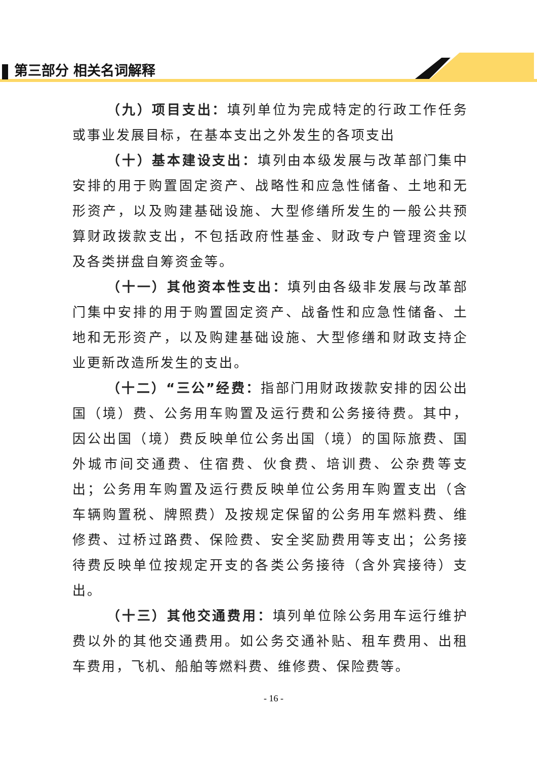第三部分 相关名词解释
（九）项目支出：填列单位为完成特定的行政工作任务或事业发展目标，在基本支出之外发生的各项支出
（十）基本建设支出：填列由本级发展与改革部门集中安排的用于购置固定资产、战略性和应急性储备、土地和无形资产，以及购建基础设施、大型修缮所发生的一般公共预算财政拨款支出，不包括政府性基金、财政专户管理资金以及各类拼盘自筹资金等。
（十一）其他资本性支出：填列由各级非发展与改革部门集中安排的用于购置固定资产、战备性和应急性储备、土地和无形资产，以及购建基础设施、大型修缮和财政支持企业更新改造所发生的支出。
（十二）“三公”经费：指部门用财政拨款安排的因公出国（境）费、公务用车购置及运行费和公务接待费。其中，因公出国（境）费反映单位公务出国（境）的国际旅费、国外城市间交通费、住宿费、伙食费、培训费、公杂费等支出；公务用车购置及运行费反映单位公务用车购置支出（含车辆购置税、牌照费）及按规定保留的公务用车燃料费、维修费、过桥过路费、保险费、安全奖励费用等支出；公务接待费反映单位按规定开支的各类公务接待（含外宾接待）支出。
（十三）其他交通费用：填列单位除公务用车运行维护费以外的其他交通费用。如公务交通补贴、租车费用、出租车费用，飞机、船舶等燃料费、维修费、保险费等。
- 16 -